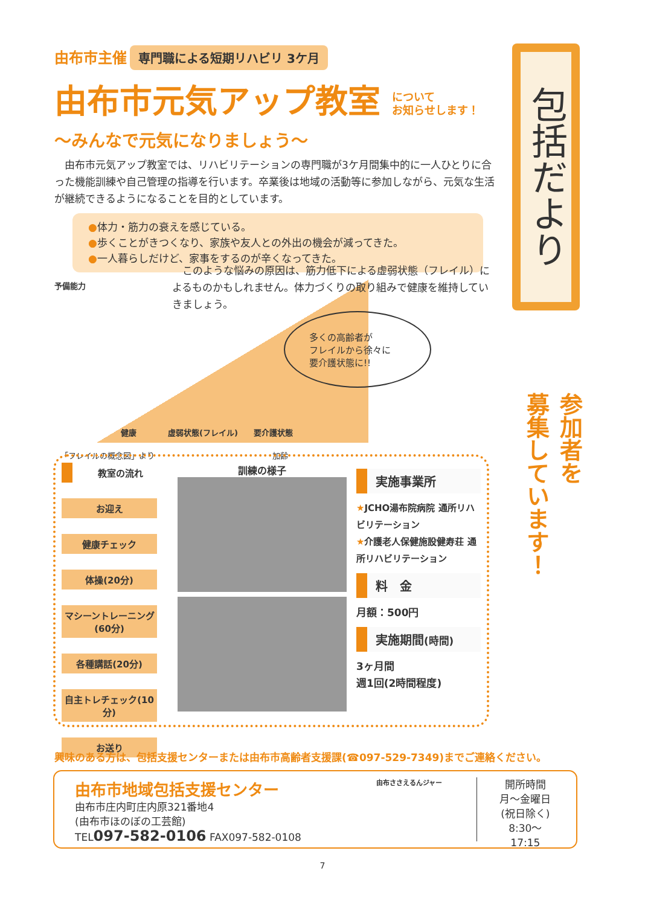由布市主催 専門職による短期リハビリ 3ケ月
由布市元気アップ教室 について
お知らせします！
～みんなで元気になりましょう～
　由布市元気アップ教室では、リハビリテーションの専門職が3ケ月間集中的に一人ひとりに合った機能訓練や自己管理の指導を行います。卒業後は地域の活動等に参加しながら、元気な生活が継続できるようになることを目的としています。
●体力・筋力の衰えを感じている。
●歩くことがきつくなり、家族や友人との外出の機会が減ってきた。
●一人暮らしだけど、家事をするのが辛くなってきた。
予備能力
健康　　　　虚弱状態(フレイル)　　要介護状態
「フレイルの概念図」より　　　　　　　　　　　　　　　加齢
　このような悩みの原因は、筋力低下による虚弱状態（フレイル）によるものかもしれません。体力づくりの取り組みで健康を維持していきましょう。
多くの高齢者が
フレイルから徐々に
要介護状態に!!
包括だより
参加者を
募集しています！
教室の流れ
お迎え
健康チェック
体操(20分)
マシーントレーニング(60分)
各種講話(20分)
自主トレチェック(10分)
お送り
訓練の様子
実施事業所
★JCHO湯布院病院 通所リハビリテーション
★介護老人保健施設健寿荘 通所リハビリテーション
料　金
月額：500円
実施期間(時間)
3ヶ月間
週1回(2時間程度)
興味のある方は、包括支援センターまたは由布市高齢者支援課(☎097-529-7349)までご連絡ください。
由布市地域包括支援センター
由布市庄内町庄内原321番地4
(由布市ほのぼの工芸館)
TEL097-582-0106 FAX097-582-0108
由布ささえるんジャー
開所時間
月～金曜日
(祝日除く)
8:30～17:15
7